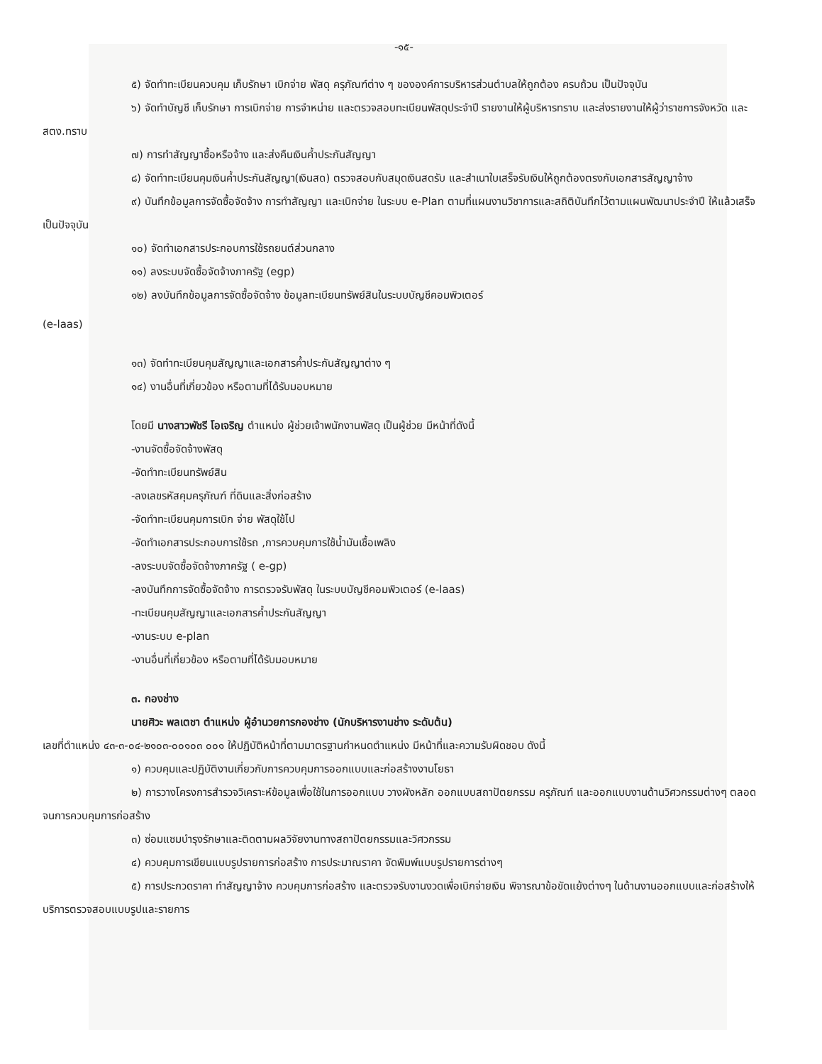-๑๕-
๕) จัดทำทะเบียนควบคุม เก็บรักษา เบิกจ่าย พัสดุ ครุภัณฑ์ต่าง ๆ ขององค์การบริหารส่วนตำบลให้ถูกต้อง ครบถ้วน เป็นปัจจุบัน
๖) จัดทำบัญชี เก็บรักษา การเบิกจ่าย การจำหน่าย และตรวจสอบทะเบียนพัสดุประจำปี รายงานให้ผู้บริหารทราบ และส่งรายงานให้ผู้ว่าราชการจังหวัด และ สตง.ทราบ
๗) การทำสัญญาซื้อหรือจ้าง และส่งคืนเงินค้ำประกันสัญญา
๘) จัดทำทะเบียนคุมเงินค้ำประกันสัญญา(เงินสด) ตรวจสอบกับสมุดเงินสดรับ และสำเนาใบเสร็จรับเงินให้ถูกต้องตรงกับเอกสารสัญญาจ้าง
๙) บันทึกข้อมูลการจัดซื้อจัดจ้าง การทำสัญญา และเบิกจ่าย ในระบบ e-Plan ตามที่แผนงานวิชาการและสถิติบันทึกไว้ตามแผนพัฒนาประจำปี ให้แล้วเสร็จเป็นปัจจุบัน
๑๐) จัดทำเอกสารประกอบการใช้รถยนต์ส่วนกลาง
๑๑) ลงระบบจัดซื้อจัดจ้างภาครัฐ (egp)
๑๒) ลงบันทึกข้อมูลการจัดซื้อจัดจ้าง ข้อมูลทะเบียนทรัพย์สินในระบบบัญชีคอมพิวเตอร์
(e-laas)
๑๓) จัดทำทะเบียนคุมสัญญาและเอกสารค้ำประกันสัญญาต่าง ๆ
๑๔) งานอื่นที่เกี่ยวข้อง หรือตามที่ได้รับมอบหมาย
โดยมี นางสาวพัชรี โอเจริญ ตำแหน่ง ผู้ช่วยเจ้าพนักงานพัสดุ เป็นผู้ช่วย มีหน้าที่ดังนี้
-งานจัดซื้อจัดจ้างพัสดุ
-จัดทำทะเบียนทรัพย์สิน
-ลงเลขรหัสคุมครุภัณฑ์ ที่ดินและสิ่งก่อสร้าง
-จัดทำทะเบียนคุมการเบิก จ่าย พัสดุใช้ไป
-จัดทำเอกสารประกอบการใช้รถ ,การควบคุมการใช้น้ำมันเชื้อเพลิง
-ลงระบบจัดซื้อจัดจ้างภาครัฐ ( e-gp)
-ลงบันทึกการจัดซื้อจัดจ้าง การตรวจรับพัสดุ ในระบบบัญชีคอมพิวเตอร์ (e-laas)
-ทะเบียนคุมสัญญาและเอกสารค้ำประกันสัญญา
-งานระบบ e-plan
-งานอื่นที่เกี่ยวข้อง หรือตามที่ได้รับมอบหมาย
๓. กองช่าง
นายศิวะ พลเตชา ตำแหน่ง ผู้อำนวยการกองช่าง (นักบริหารงานช่าง ระดับต้น)
เลขที่ตำแหน่ง ๔๓-๓-๐๔-๒๑๐๓-๐๐๑๐๓ ๐๐๑ ให้ปฏิบัติหน้าที่ตามมาตรฐานกำหนดตำแหน่ง มีหน้าที่และความรับผิดชอบ ดังนี้
๑) ควบคุมและปฏิบัติงานเกี่ยวกับการควบคุมการออกแบบและก่อสร้างงานโยธา
๒) การวางโครงการสำรวจวิเคราะห์ข้อมูลเพื่อใช้ในการออกแบบ วางผังหลัก ออกแบบสถาปัตยกรรม ครุภัณฑ์ และออกแบบงานด้านวิศวกรรมต่างๆ ตลอดจนการควบคุมการก่อสร้าง
๓) ซ่อมแซมบำรุงรักษาและติดตามผลวิจัยงานทางสถาปัตยกรรมและวิศวกรรม
๔) ควบคุมการเขียนแบบรูปรายการก่อสร้าง การประมาณราคา จัดพิมพ์แบบรูปรายการต่างๆ
๕) การประกวดราคา ทำสัญญาจ้าง ควบคุมการก่อสร้าง และตรวจรับงานงวดเพื่อเบิกจ่ายเงิน พิจารณาข้อขัดแย้งต่างๆ ในด้านงานออกแบบและก่อสร้างให้บริการตรวจสอบแบบรูปและรายการ